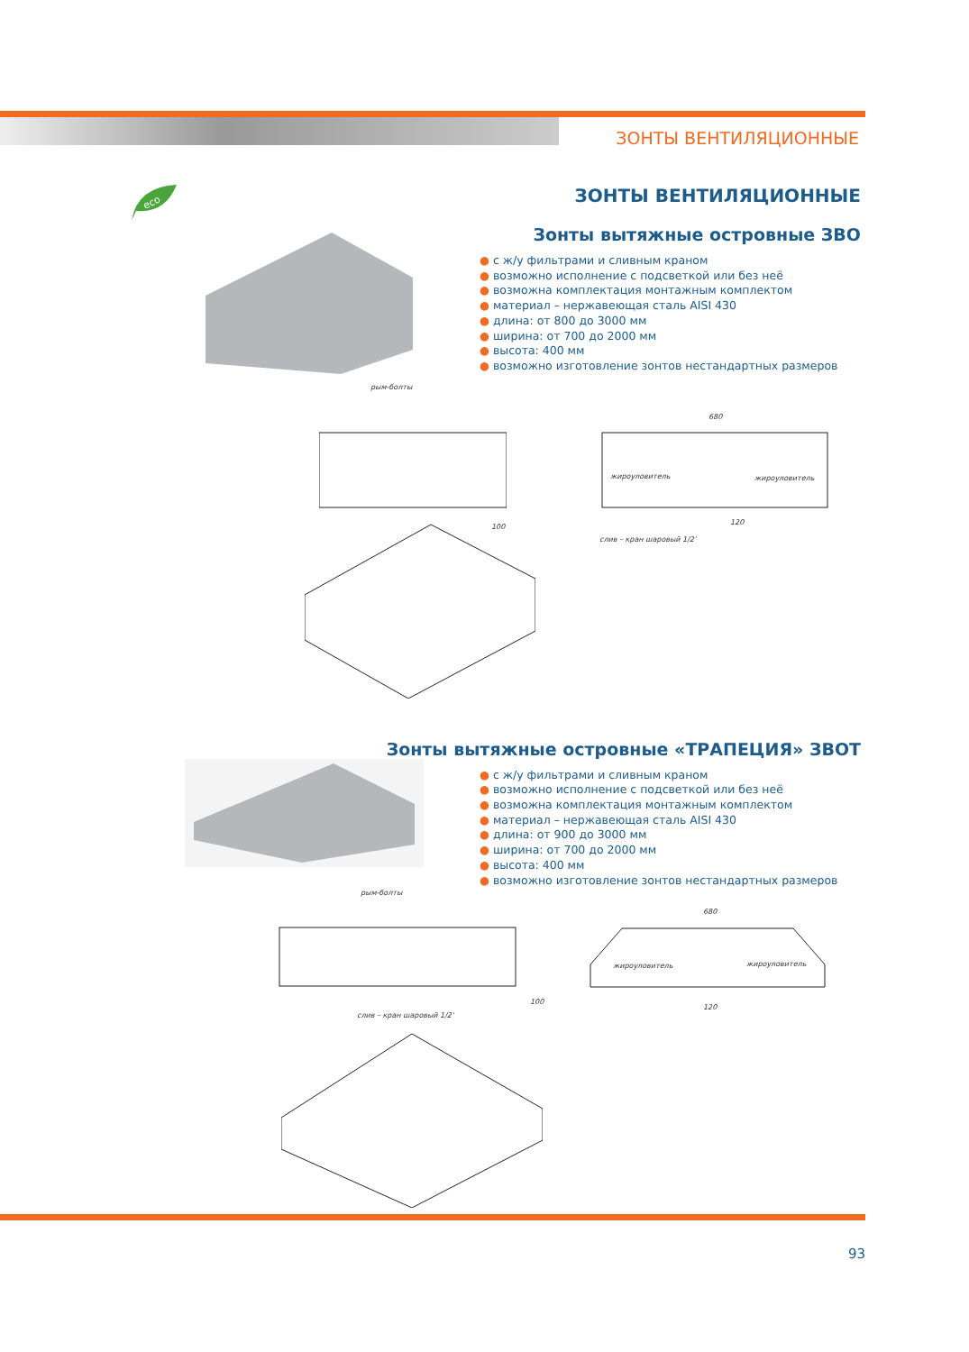ЗОНТЫ ВЕНТИЛЯЦИОННЫЕ
eco
ЗОНТЫ ВЕНТИЛЯЦИОННЫЕ
Зонты вытяжные островные ЗВО
● с ж/у фильтрами и сливным краном
● возможно исполнение с подсветкой или без неё
● возможна комплектация монтажным комплектом
● материал – нержавеющая сталь AISI 430
● длина: от 800 до 3000 мм
● ширина: от 700 до 2000 мм
● высота: 400 мм
● возможно изготовление зонтов нестандартных размеров
Зонты вытяжные островные «ТРАПЕЦИЯ» ЗВОТ
● с ж/у фильтрами и сливным краном
● возможно исполнение с подсветкой или без неё
● возможна комплектация монтажным комплектом
● материал – нержавеющая сталь AISI 430
● длина: от 900 до 3000 мм
● ширина: от 700 до 2000 мм
● высота: 400 мм
● возможно изготовление зонтов нестандартных размеров
рым-болты
680
жироуловитель жироуловитель
120
100
слив – кран шаровый 1/2'
рым-болты
680
жироуловитель жироуловитель
100
120
слив – кран шаровый 1/2'
93